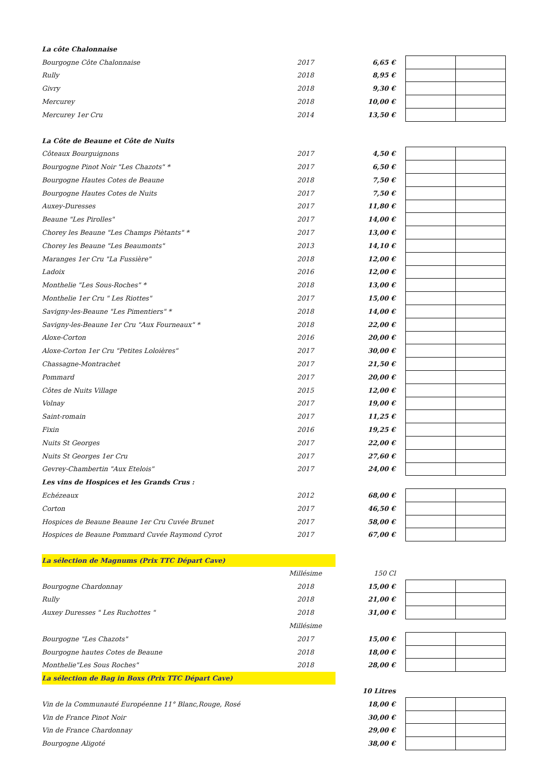| La côte Chalonnaise | | | | |
| Bourgogne Côte Chalonnaise | 2017 | 6,65 € | | |
| Rully | 2018 | 8,95 € | | |
| Givry | 2018 | 9,30 € | | |
| Mercurey | 2018 | 10,00 € | | |
| Mercurey 1er Cru | 2014 | 13,50 € | | |
| La Côte de Beaune et Côte de Nuits | | | | |
| Côteaux Bourguignons | 2017 | 4,50 € | | |
| Bourgogne Pinot Noir "Les Chazots" * | 2017 | 6,50 € | | |
| Bourgogne Hautes Cotes de Beaune | 2018 | 7,50 € | | |
| Bourgogne Hautes Cotes de Nuits | 2017 | 7,50 € | | |
| Auxey-Duresses | 2017 | 11,80 € | | |
| Beaune "Les Pirolles" | 2017 | 14,00 € | | |
| Chorey les Beaune "Les Champs Piètants" * | 2017 | 13,00 € | | |
| Chorey les Beaune "Les Beaumonts" | 2013 | 14,10 € | | |
| Maranges 1er Cru "La Fussière" | 2018 | 12,00 € | | |
| Ladoix | 2016 | 12,00 € | | |
| Monthelie "Les Sous-Roches" * | 2018 | 13,00 € | | |
| Monthelie 1er Cru " Les Riottes" | 2017 | 15,00 € | | |
| Savigny-les-Beaune "Les Pimentiers" * | 2018 | 14,00 € | | |
| Savigny-les-Beaune 1er Cru "Aux Fourneaux" * | 2018 | 22,00 € | | |
| Aloxe-Corton | 2016 | 20,00 € | | |
| Aloxe-Corton 1er Cru "Petites Loloières" | 2017 | 30,00 € | | |
| Chassagne-Montrachet | 2017 | 21,50 € | | |
| Pommard | 2017 | 20,00 € | | |
| Côtes de Nuits Village | 2015 | 12,00 € | | |
| Volnay | 2017 | 19,00 € | | |
| Saint-romain | 2017 | 11,25 € | | |
| Fixin | 2016 | 19,25 € | | |
| Nuits St Georges | 2017 | 22,00 € | | |
| Nuits St Georges 1er Cru | 2017 | 27,60 € | | |
| Gevrey-Chambertin "Aux Etelois" | 2017 | 24,00 € | | |
| Les vins de Hospices et les Grands Crus : | | | | |
| Echézeaux | 2012 | 68,00 € | | |
| Corton | 2017 | 46,50 € | | |
| Hospices de Beaune Beaune 1er Cru Cuvée Brunet | 2017 | 58,00 € | | |
| Hospices de Beaune Pommard Cuvée Raymond Cyrot | 2017 | 67,00 € | | |
| La sélection de Magnums (Prix TTC Départ Cave) | | | | |
| | Millésime | 150 Cl | | |
| Bourgogne Chardonnay | 2018 | 15,00 € | | |
| Rully | 2018 | 21,00 € | | |
| Auxey Duresses " Les Ruchottes " | 2018 | 31,00 € | | |
| | Millésime | | | |
| Bourgogne "Les Chazots" | 2017 | 15,00 € | | |
| Bourgogne hautes Cotes de Beaune | 2018 | 18,00 € | | |
| Monthelie"Les Sous Roches" | 2018 | 28,00 € | | |
| La sélection de Bag in Boxs (Prix TTC Départ Cave) | | | | |
| | | 10 Litres | | |
| Vin de la Communauté Européenne 11° Blanc,Rouge, Rosé | | 18,00 € | | |
| Vin de France Pinot Noir | | 30,00 € | | |
| Vin de France Chardonnay | | 29,00 € | | |
| Bourgogne Aligoté | | 38,00 € | | |